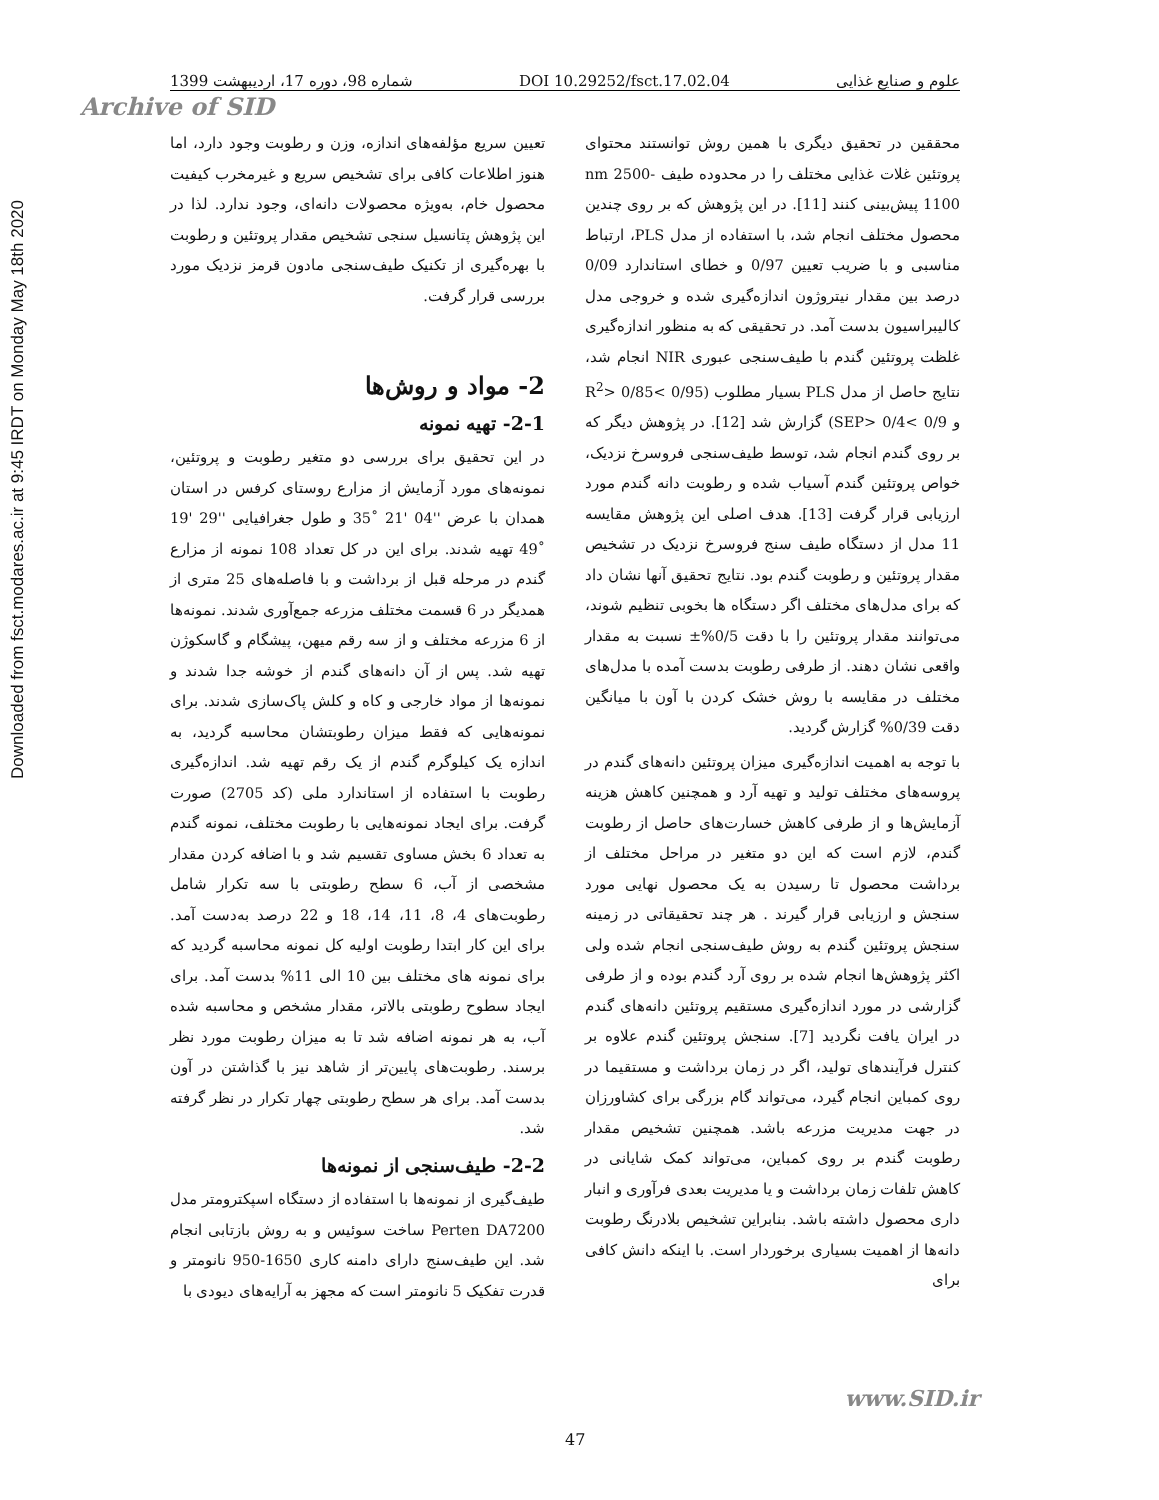Downloaded from fsct.modares.ac.ir at 9:45 IRDT on Monday May 18th 2020
علوم و صنایع غذایی DOI 10.29252/fsct.17.02.04 شماره 98، دوره 17، اردیبهشت 1399
Archive of SID
محققین در تحقیق دیگری با همین روش توانستند محتوای پروتئین غلات غذایی مختلف را در محدوده طیف nm 2500- 1100 پیش‌بینی کنند [11]. در این پژوهش که بر روی چندین محصول مختلف انجام شد، با استفاده از مدل PLS، ارتباط مناسبی و با ضریب تعیین 0/97 و خطای استاندارد 0/09 درصد بین مقدار نیتروژون اندازه‌گیری شده و خروجی مدل کالیبراسیون بدست آمد. در تحقیقی که به منظور اندازه‌گیری غلظت پروتئین گندم با طیف‌سنجی عبوری NIR انجام شد، نتایج حاصل از مدل PLS بسیار مطلوب (0/95 >R<sup>2</sup>> 0/85 و 0/9 >SEP> 0/4) گزارش شد [12]. در پژوهش دیگر که بر روی گندم انجام شد، توسط طیف‌سنجی فروسرخ نزدیک، خواص پروتئین گندم آسیاب شده و رطوبت دانه گندم مورد ارزیابی قرار گرفت [13]. هدف اصلی این پژوهش مقایسه 11 مدل از دستگاه طیف سنج فروسرخ نزدیک در تشخیص مقدار پروتئین و رطوبت گندم بود. نتایج تحقیق آنها نشان داد که برای مدل‌های مختلف اگر دستگاه ها بخوبی تنظیم شوند، می‌توانند مقدار پروتئین را با دقت 0/5%± نسبت به مقدار واقعی نشان دهند. از طرفی رطوبت بدست آمده با مدل‌های مختلف در مقایسه با روش خشک کردن با آون با میانگین دقت 0/39% گزارش گردید.
با توجه به اهمیت اندازه‌گیری میزان پروتئین دانه‌های گندم در پروسه‌های مختلف تولید و تهیه آرد و همچنین کاهش هزینه آزمایش‌ها و از طرفی کاهش خسارت‌های حاصل از رطوبت گندم، لازم است که این دو متغیر در مراحل مختلف از برداشت محصول تا رسیدن به یک محصول نهایی مورد سنجش و ارزیابی قرار گیرند . هر چند تحقیقاتی در زمینه سنجش پروتئین گندم به روش طیف‌سنجی انجام شده ولی اکثر پژوهش‌ها انجام شده بر روی آرد گندم بوده و از طرفی گزارشی در مورد اندازه‌گیری مستقیم پروتئین دانه‌های گندم در ایران یافت نگردید [7]. سنجش پروتئین گندم علاوه بر کنترل فرآیندهای تولید، اگر در زمان برداشت و مستقیما در روی کمباین انجام گیرد، می‌تواند گام بزرگی برای کشاورزان در جهت مدیریت مزرعه باشد. همچنین تشخیص مقدار رطوبت گندم بر روی کمباین، می‌تواند کمک شایانی در کاهش تلفات زمان برداشت و یا مدیریت بعدی فرآوری و انبار داری محصول داشته باشد. بنابراین تشخیص بلادرنگ رطوبت دانه‌ها از اهمیت بسیاری برخوردار است. با اینکه دانش کافی برای
تعیین سریع مؤلفه‌های اندازه، وزن و رطوبت وجود دارد، اما هنوز اطلاعات کافی برای تشخیص سریع و غیرمخرب کیفیت محصول خام، به‌ویژه محصولات دانه‌ای، وجود ندارد. لذا در این پژوهش پتانسیل سنجی تشخیص مقدار پروتئین و رطوبت با بهره‌گیری از تکنیک طیف‌سنجی مادون قرمز نزدیک مورد بررسی قرار گرفت.
2- مواد و روش‌ها
2-1- تهیه نمونه
در این تحقیق برای بررسی دو متغیر رطوبت و پروتئین، نمونه‌های مورد آزمایش از مزارع روستای کرفس در استان همدان با عرض ''04 '21 ˚35 و طول جغرافیایی ''29 '19 ˚49 تهیه شدند. برای این در کل تعداد 108 نمونه از مزارع گندم در مرحله قبل از برداشت و با فاصله‌های 25 متری از همدیگر در 6 قسمت مختلف مزرعه جمع‌آوری شدند. نمونه‌ها از 6 مزرعه مختلف و از سه رقم میهن، پیشگام و گاسکوژن تهیه شد. پس از آن دانه‌های گندم از خوشه جدا شدند و نمونه‌ها از مواد خارجی و کاه و کلش پاک‌سازی شدند. برای نمونه‌هایی که فقط میزان رطوبتشان محاسبه گردید، به اندازه یک کیلوگرم گندم از یک رقم تهیه شد. اندازه‌گیری رطوبت با استفاده از استاندارد ملی (کد 2705) صورت گرفت. برای ایجاد نمونه‌هایی با رطوبت مختلف، نمونه گندم به تعداد 6 بخش مساوی تقسیم شد و با اضافه کردن مقدار مشخصی از آب، 6 سطح رطوبتی با سه تکرار شامل رطوبت‌های 4، 8، 11، 14، 18 و 22 درصد به‌دست آمد. برای این کار ابتدا رطوبت اولیه کل نمونه محاسبه گردید که برای نمونه های مختلف بین 10 الی 11% بدست آمد. برای ایجاد سطوح رطوبتی بالاتر، مقدار مشخص و محاسبه شده آب، به هر نمونه اضافه شد تا به میزان رطوبت مورد نظر برسند. رطوبت‌های پایین‌تر از شاهد نیز با گذاشتن در آون بدست آمد. برای هر سطح رطوبتی چهار تکرار در نظر گرفته شد.
2-2- طیف‌سنجی از نمونه‌ها
طیف‌گیری از نمونه‌ها با استفاده از دستگاه اسپکترومتر مدل Perten DA7200 ساخت سوئیس و به روش بازتابی انجام شد. این طیف‌سنج دارای دامنه کاری 1650-950 نانومتر و قدرت تفکیک 5 نانومتر است که مجهز به آرایه‌های دیودی با
www.SID.ir
47